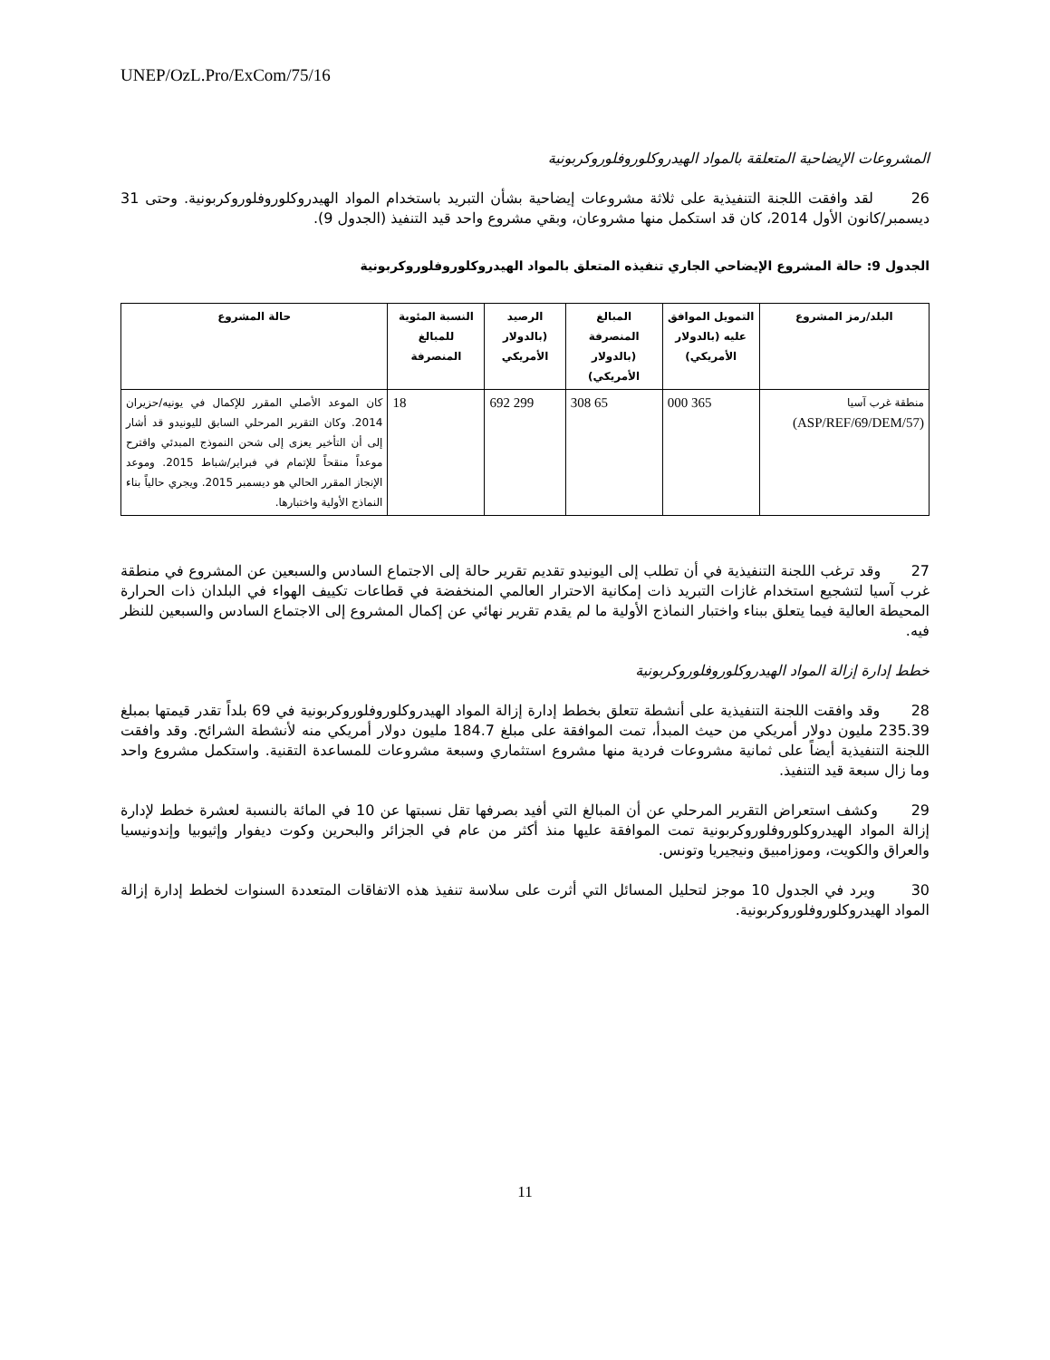UNEP/OzL.Pro/ExCom/75/16
المشروعات الإيضاحية المتعلقة بالمواد الهيدروكلوروفلوروكربونية
26 لقد وافقت اللجنة التنفيذية على ثلاثة مشروعات إيضاحية بشأن التبريد باستخدام المواد الهيدروكلوروفلوروكربونية. وحتى 31 ديسمبر/كانون الأول 2014، كان قد استكمل منها مشروعان، وبقي مشروع واحد قيد التنفيذ (الجدول 9).
الجدول 9: حالة المشروع الإيضاحي الجاري تنفيذه المتعلق بالمواد الهيدروكلوروفلوروكربونية
| البلد/رمز المشروع | التمويل الموافق عليه (بالدولار الأمريكي) | المبالغ المنصرفة (بالدولار الأمريكي) | الرصيد (بالدولار الأمريكي | النسبة المئوية للمبالغ المنصرفة | حالة المشروع |
| --- | --- | --- | --- | --- | --- |
| منطقة غرب آسيا (ASP/REF/69/DEM/57) | 365 000 | 65 308 | 299 692 | 18 | كان الموعد الأصلي المقرر للإكمال في يونيه/حزيران 2014. وكان التقرير المرحلي السابق لليونيدو قد أشار إلى أن التأخير يعزى إلى شحن النموذج المبدئي واقترح موعداً منقحاً للإتمام في فبراير/شباط 2015. وموعد الإنجاز المقرر الحالي هو ديسمبر 2015. ويجري حالياً بناء النماذج الأولية واختبارها. |
27 وقد ترغب اللجنة التنفيذية في أن تطلب إلى اليونيدو تقديم تقرير حالة إلى الاجتماع السادس والسبعين عن المشروع في منطقة غرب آسيا لتشجيع استخدام غازات التبريد ذات إمكانية الاحترار العالمي المنخفضة في قطاعات تكييف الهواء في البلدان ذات الحرارة المحيطة العالية فيما يتعلق ببناء واختبار النماذج الأولية ما لم يقدم تقرير نهائي عن إكمال المشروع إلى الاجتماع السادس والسبعين للنظر فيه.
خطط إدارة إزالة المواد الهيدروكلوروفلوروكربونية
28 وقد وافقت اللجنة التنفيذية على أنشطة تتعلق بخطط إدارة إزالة المواد الهيدروكلوروفلوروكربونية في 69 بلداً تقدر قيمتها بمبلغ 235.39 مليون دولار أمريكي من حيث المبدأ، تمت الموافقة على مبلغ 184.7 مليون دولار أمريكي منه لأنشطة الشرائح. وقد وافقت اللجنة التنفيذية أيضاً على ثمانية مشروعات فردية منها مشروع استثماري وسبعة مشروعات للمساعدة التقنية. واستكمل مشروع واحد وما زال سبعة قيد التنفيذ.
29 وكشف استعراض التقرير المرحلي عن أن المبالغ التي أفيد بصرفها تقل نسبتها عن 10 في المائة بالنسبة لعشرة خطط لإدارة إزالة المواد الهيدروكلوروفلوروكربونية تمت الموافقة عليها منذ أكثر من عام في الجزائر والبحرين وكوت ديفوار وإثيوبيا وإندونيسيا والعراق والكويت، وموزامبيق ونيجيريا وتونس.
30 ويرد في الجدول 10 موجز لتحليل المسائل التي أثرت على سلاسة تنفيذ هذه الاتفاقات المتعددة السنوات لخطط إدارة إزالة المواد الهيدروكلوروفلوروكربونية.
11